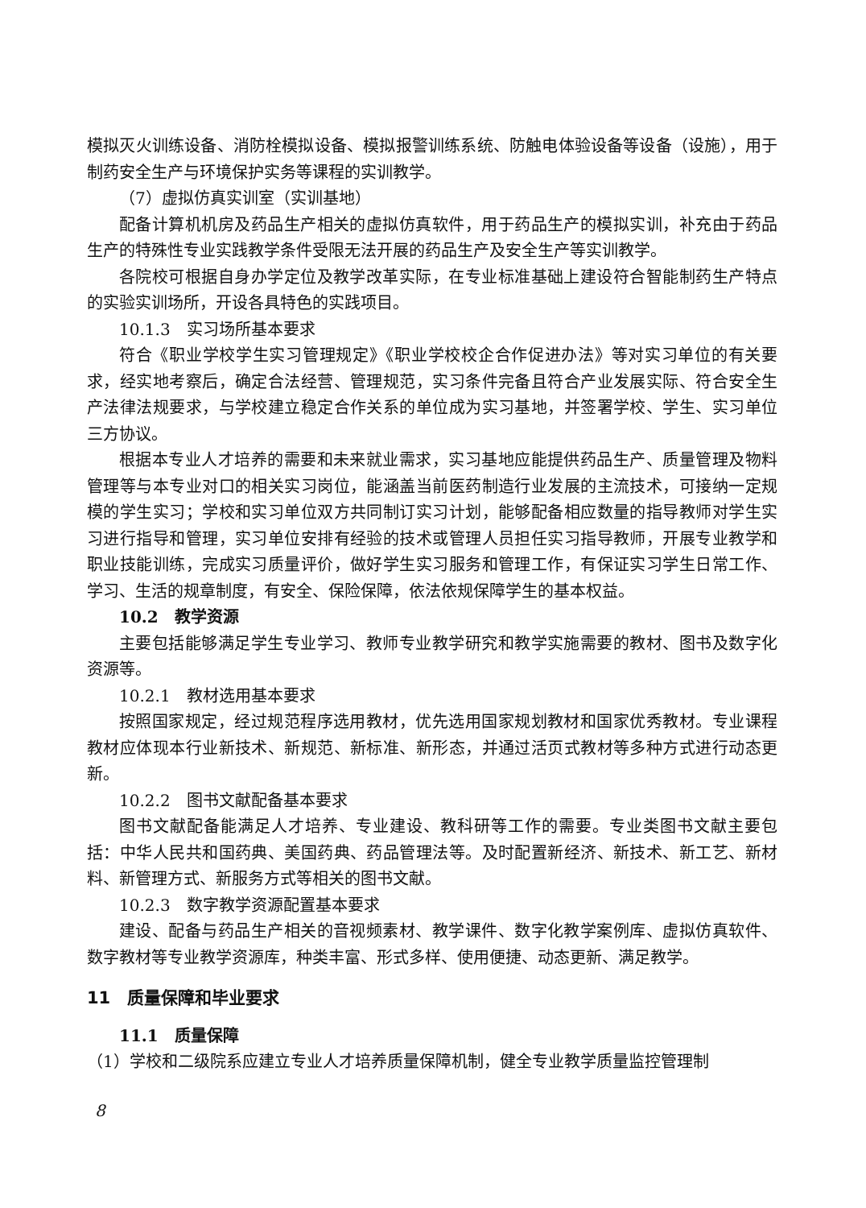模拟灭火训练设备、消防栓模拟设备、模拟报警训练系统、防触电体验设备等设备（设施），用于制药安全生产与环境保护实务等课程的实训教学。
（7）虚拟仿真实训室（实训基地）
配备计算机机房及药品生产相关的虚拟仿真软件，用于药品生产的模拟实训，补充由于药品生产的特殊性专业实践教学条件受限无法开展的药品生产及安全生产等实训教学。
各院校可根据自身办学定位及教学改革实际，在专业标准基础上建设符合智能制药生产特点的实验实训场所，开设各具特色的实践项目。
10.1.3　实习场所基本要求
符合《职业学校学生实习管理规定》《职业学校校企合作促进办法》等对实习单位的有关要求，经实地考察后，确定合法经营、管理规范，实习条件完备且符合产业发展实际、符合安全生产法律法规要求，与学校建立稳定合作关系的单位成为实习基地，并签署学校、学生、实习单位三方协议。
根据本专业人才培养的需要和未来就业需求，实习基地应能提供药品生产、质量管理及物料管理等与本专业对口的相关实习岗位，能涵盖当前医药制造行业发展的主流技术，可接纳一定规模的学生实习；学校和实习单位双方共同制订实习计划，能够配备相应数量的指导教师对学生实习进行指导和管理，实习单位安排有经验的技术或管理人员担任实习指导教师，开展专业教学和职业技能训练，完成实习质量评价，做好学生实习服务和管理工作，有保证实习学生日常工作、学习、生活的规章制度，有安全、保险保障，依法依规保障学生的基本权益。
10.2　教学资源
主要包括能够满足学生专业学习、教师专业教学研究和教学实施需要的教材、图书及数字化资源等。
10.2.1　教材选用基本要求
按照国家规定，经过规范程序选用教材，优先选用国家规划教材和国家优秀教材。专业课程教材应体现本行业新技术、新规范、新标准、新形态，并通过活页式教材等多种方式进行动态更新。
10.2.2　图书文献配备基本要求
图书文献配备能满足人才培养、专业建设、教科研等工作的需要。专业类图书文献主要包括：中华人民共和国药典、美国药典、药品管理法等。及时配置新经济、新技术、新工艺、新材料、新管理方式、新服务方式等相关的图书文献。
10.2.3　数字教学资源配置基本要求
建设、配备与药品生产相关的音视频素材、教学课件、数字化教学案例库、虚拟仿真软件、数字教材等专业教学资源库，种类丰富、形式多样、使用便捷、动态更新、满足教学。
11　质量保障和毕业要求
11.1　质量保障
（1）学校和二级院系应建立专业人才培养质量保障机制，健全专业教学质量监控管理制
8